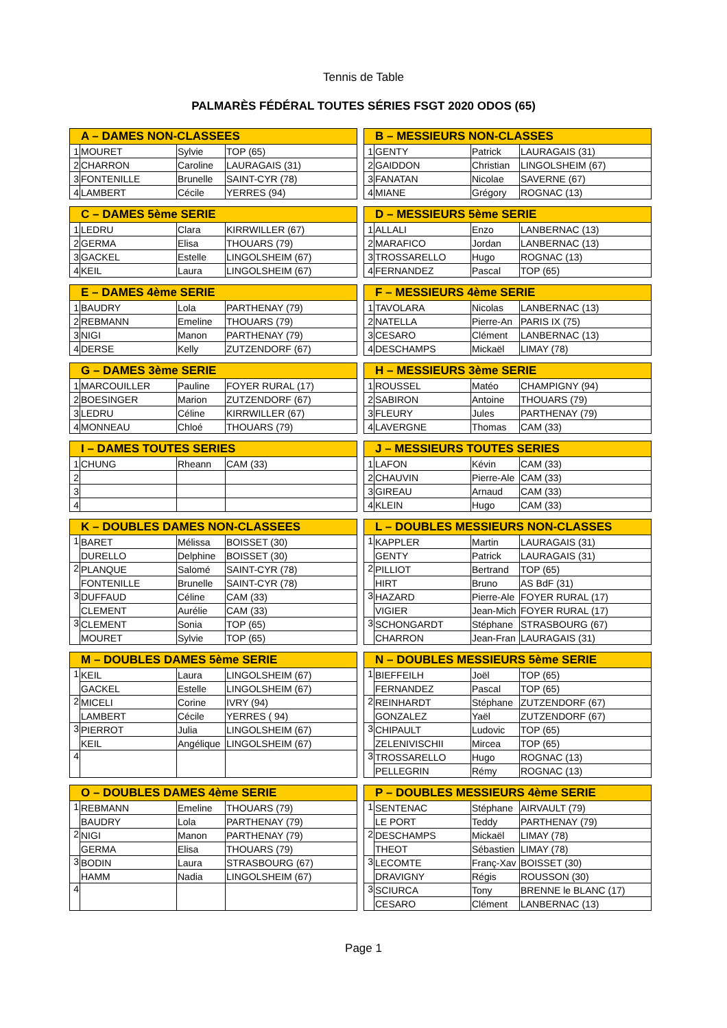Tennis de Table
PALMARÈS FÉDÉRAL TOUTES SÉRIES FSGT 2020 ODOS (65)
| A – DAMES NON-CLASSEES | | | |
| --- | --- | --- | --- |
| 1 | MOURET | Sylvie | TOP (65) |
| 2 | CHARRON | Caroline | LAURAGAIS (31) |
| 3 | FONTENILLE | Brunelle | SAINT-CYR (78) |
| 4 | LAMBERT | Cécile | YERRES (94) |
| B – MESSIEURS NON-CLASSES | | | |
| --- | --- | --- | --- |
| 1 | GENTY | Patrick | LAURAGAIS (31) |
| 2 | GAIDDON | Christian | LINGOLSHEIM (67) |
| 3 | FANATAN | Nicolae | SAVERNE (67) |
| 4 | MIANE | Grégory | ROGNAC (13) |
| C – DAMES 5ème SERIE | | | |
| --- | --- | --- | --- |
| 1 | LEDRU | Clara | KIRRWILLER (67) |
| 2 | GERMA | Elisa | THOUARS (79) |
| 3 | GACKEL | Estelle | LINGOLSHEIM (67) |
| 4 | KEIL | Laura | LINGOLSHEIM (67) |
| D – MESSIEURS 5ème SERIE | | | |
| --- | --- | --- | --- |
| 1 | ALLALI | Enzo | LANBERNAC (13) |
| 2 | MARAFICO | Jordan | LANBERNAC (13) |
| 3 | TROSSARELLO | Hugo | ROGNAC (13) |
| 4 | FERNANDEZ | Pascal | TOP (65) |
| E – DAMES 4ème SERIE | | | |
| --- | --- | --- | --- |
| 1 | BAUDRY | Lola | PARTHENAY (79) |
| 2 | REBMANN | Emeline | THOUARS (79) |
| 3 | NIGI | Manon | PARTHENAY (79) |
| 4 | DERSE | Kelly | ZUTZENDORF (67) |
| F – MESSIEURS 4ème SERIE | | | |
| --- | --- | --- | --- |
| 1 | TAVOLARA | Nicolas | LANBERNAC (13) |
| 2 | NATELLA | Pierre-An | PARIS IX (75) |
| 3 | CESARO | Clément | LANBERNAC (13) |
| 4 | DESCHAMPS | Mickaël | LIMAY (78) |
| G – DAMES 3ème SERIE | | | |
| --- | --- | --- | --- |
| 1 | MARCOUILLER | Pauline | FOYER RURAL (17) |
| 2 | BOESINGER | Marion | ZUTZENDORF (67) |
| 3 | LEDRU | Céline | KIRRWILLER (67) |
| 4 | MONNEAU | Chloé | THOUARS (79) |
| H – MESSIEURS 3ème SERIE | | | |
| --- | --- | --- | --- |
| 1 | ROUSSEL | Matéo | CHAMPIGNY (94) |
| 2 | SABIRON | Antoine | THOUARS (79) |
| 3 | FLEURY | Jules | PARTHENAY (79) |
| 4 | LAVERGNE | Thomas | CAM (33) |
| I – DAMES TOUTES SERIES | | | |
| --- | --- | --- | --- |
| 1 | CHUNG | Rheann | CAM (33) |
| 2 | | | |
| 3 | | | |
| 4 | | | |
| J – MESSIEURS TOUTES SERIES | | | |
| --- | --- | --- | --- |
| 1 | LAFON | Kévin | CAM (33) |
| 2 | CHAUVIN | Pierre-Ale | CAM (33) |
| 3 | GIREAU | Arnaud | CAM (33) |
| 4 | KLEIN | Hugo | CAM (33) |
| K – DOUBLES DAMES NON-CLASSEES | | | |
| --- | --- | --- | --- |
| 1 | BARET | Mélissa | BOISSET (30) |
| | DURELLO | Delphine | BOISSET (30) |
| 2 | PLANQUE | Salomé | SAINT-CYR (78) |
| | FONTENILLE | Brunelle | SAINT-CYR (78) |
| 3 | DUFFAUD | Céline | CAM (33) |
| | CLEMENT | Aurélie | CAM (33) |
| 3 | CLEMENT | Sonia | TOP (65) |
| | MOURET | Sylvie | TOP (65) |
| L – DOUBLES MESSIEURS NON-CLASSES | | | |
| --- | --- | --- | --- |
| 1 | KAPPLER | Martin | LAURAGAIS (31) |
| | GENTY | Patrick | LAURAGAIS (31) |
| 2 | PILLIOT | Bertrand | TOP (65) |
| | HIRT | Bruno | AS BdF (31) |
| 3 | HAZARD | Pierre-Ale | FOYER RURAL (17) |
| | VIGIER | Jean-Mich | FOYER RURAL (17) |
| 3 | SCHONGARDT | Stéphane | STRASBOURG (67) |
| | CHARRON | Jean-Fran | LAURAGAIS (31) |
| M – DOUBLES DAMES 5ème SERIE | | | |
| --- | --- | --- | --- |
| 1 | KEIL | Laura | LINGOLSHEIM (67) |
| | GACKEL | Estelle | LINGOLSHEIM (67) |
| 2 | MICELI | Corine | IVRY (94) |
| | LAMBERT | Cécile | YERRES ( 94) |
| 3 | PIERROT | Julia | LINGOLSHEIM (67) |
| | KEIL | Angélique | LINGOLSHEIM (67) |
| 4 | | | |
| N – DOUBLES MESSIEURS 5ème SERIE | | | |
| --- | --- | --- | --- |
| 1 | BIEFFEILH | Joël | TOP (65) |
| | FERNANDEZ | Pascal | TOP (65) |
| 2 | REINHARDT | Stéphane | ZUTZENDORF (67) |
| | GONZALEZ | Yaël | ZUTZENDORF (67) |
| 3 | CHIPAULT | Ludovic | TOP (65) |
| | ZELENIVISCHII | Mircea | TOP (65) |
| 3 | TROSSARELLO | Hugo | ROGNAC (13) |
| | PELLEGRIN | Rémy | ROGNAC (13) |
| O – DOUBLES DAMES 4ème SERIE | | | |
| --- | --- | --- | --- |
| 1 | REBMANN | Emeline | THOUARS (79) |
| | BAUDRY | Lola | PARTHENAY (79) |
| 2 | NIGI | Manon | PARTHENAY (79) |
| | GERMA | Elisa | THOUARS (79) |
| 3 | BODIN | Laura | STRASBOURG (67) |
| | HAMM | Nadia | LINGOLSHEIM (67) |
| 4 | | | |
| P – DOUBLES MESSIEURS 4ème SERIE | | | |
| --- | --- | --- | --- |
| 1 | SENTENAC | Stéphane | AIRVAULT (79) |
| | LE PORT | Teddy | PARTHENAY (79) |
| 2 | DESCHAMPS | Mickaël | LIMAY (78) |
| | THEOT | Sébastien | LIMAY (78) |
| 3 | LECOMTE | Franç-Xav | BOISSET (30) |
| | DRAVIGNY | Régis | ROUSSON (30) |
| 3 | SCIURCA | Tony | BRENNE le BLANC (17) |
| | CESARO | Clément | LANBERNAC (13) |
Page 1